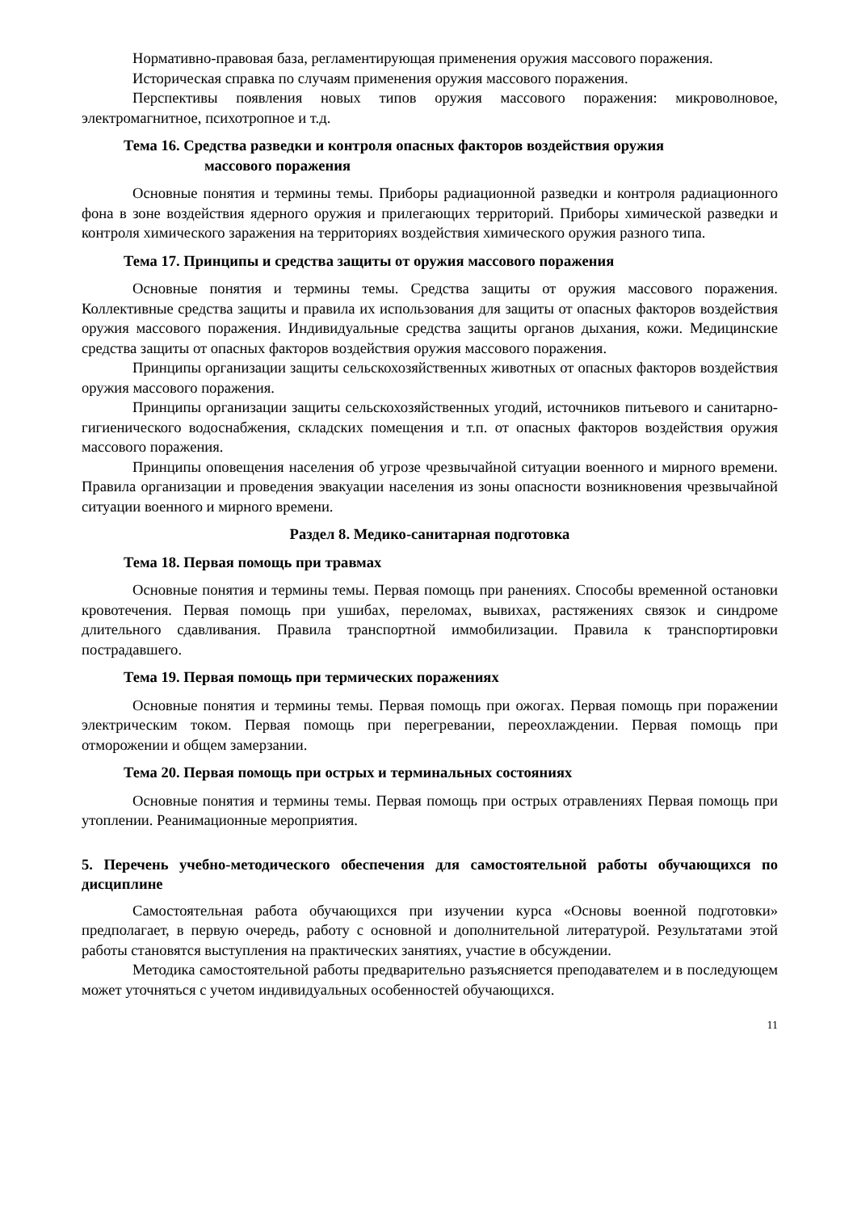Нормативно-правовая база, регламентирующая применения оружия массового поражения.
Историческая справка по случаям применения оружия массового поражения.
Перспективы появления новых типов оружия массового поражения: микроволновое, электромагнитное, психотропное и т.д.
Тема 16. Средства разведки и контроля опасных факторов воздействия оружия
массового поражения
Основные понятия и термины темы. Приборы радиационной разведки и контроля радиационного фона в зоне воздействия ядерного оружия и прилегающих территорий. Приборы химической разведки и контроля химического заражения на территориях воздействия химического оружия разного типа.
Тема 17. Принципы и средства защиты от оружия массового поражения
Основные понятия и термины темы. Средства защиты от оружия массового поражения. Коллективные средства защиты и правила их использования для защиты от опасных факторов воздействия оружия массового поражения. Индивидуальные средства защиты органов дыхания, кожи. Медицинские средства защиты от опасных факторов воздействия оружия массового поражения.
Принципы организации защиты сельскохозяйственных животных от опасных факторов воздействия оружия массового поражения.
Принципы организации защиты сельскохозяйственных угодий, источников питьевого и санитарно-гигиенического водоснабжения, складских помещения и т.п. от опасных факторов воздействия оружия массового поражения.
Принципы оповещения населения об угрозе чрезвычайной ситуации военного и мирного времени. Правила организации и проведения эвакуации населения из зоны опасности возникновения чрезвычайной ситуации военного и мирного времени.
Раздел 8. Медико-санитарная подготовка
Тема 18. Первая помощь при травмах
Основные понятия и термины темы. Первая помощь при ранениях. Способы временной остановки кровотечения. Первая помощь при ушибах, переломах, вывихах, растяжениях связок и синдроме длительного сдавливания. Правила транспортной иммобилизации. Правила к транспортировки пострадавшего.
Тема 19. Первая помощь при термических поражениях
Основные понятия и термины темы. Первая помощь при ожогах. Первая помощь при поражении электрическим током. Первая помощь при перегревании, переохлаждении. Первая помощь при отморожении и общем замерзании.
Тема 20. Первая помощь при острых и терминальных состояниях
Основные понятия и термины темы. Первая помощь при острых отравлениях Первая помощь при утоплении. Реанимационные мероприятия.
5. Перечень учебно-методического обеспечения для самостоятельной работы обучающихся по дисциплине
Самостоятельная работа обучающихся при изучении курса «Основы военной подготовки» предполагает, в первую очередь, работу с основной и дополнительной литературой. Результатами этой работы становятся выступления на практических занятиях, участие в обсуждении.
Методика самостоятельной работы предварительно разъясняется преподавателем и в последующем может уточняться с учетом индивидуальных особенностей обучающихся.
11